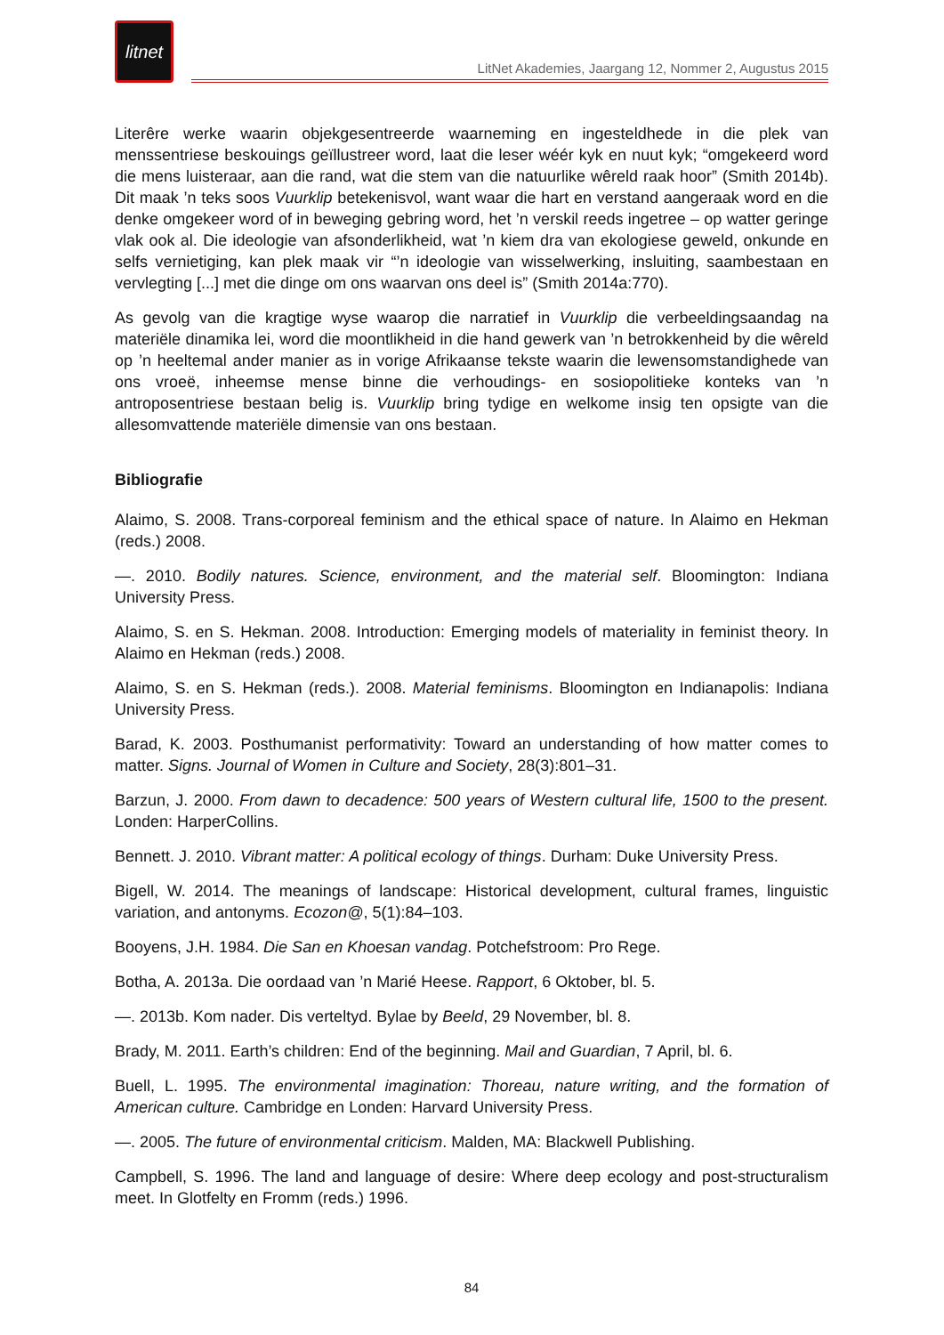litnet
LitNet Akademies, Jaargang 12, Nommer 2, Augustus 2015
Literêre werke waarin objekgesentreerde waarneming en ingesteldhede in die plek van menssentriese beskouings geïllustreer word, laat die leser wéér kyk en nuut kyk; “omgekeerd word die mens luisteraar, aan die rand, wat die stem van die natuurlike wêreld raak hoor” (Smith 2014b). Dit maak ’n teks soos Vuurklip betekenisvol, want waar die hart en verstand aangeraak word en die denke omgekeer word of in beweging gebring word, het ’n verskil reeds ingetree – op watter geringe vlak ook al. Die ideologie van afsonderlikheid, wat ’n kiem dra van ekologiese geweld, onkunde en selfs vernietiging, kan plek maak vir “’n ideologie van wisselwerking, insluiting, saambestaan en vervlegting [...] met die dinge om ons waarvan ons deel is” (Smith 2014a:770).
As gevolg van die kragtige wyse waarop die narratief in Vuurklip die verbeeldingsaandag na materiële dinamika lei, word die moontlikheid in die hand gewerk van ’n betrokkenheid by die wêreld op ’n heeltemal ander manier as in vorige Afrikaanse tekste waarin die lewensomstandighede van ons vroeë, inheemse mense binne die verhoudings- en sosiopolitieke konteks van ’n antroposentriese bestaan belig is. Vuurklip bring tydige en welkome insig ten opsigte van die allesomvattende materiële dimensie van ons bestaan.
Bibliografie
Alaimo, S. 2008. Trans-corporeal feminism and the ethical space of nature. In Alaimo en Hekman (reds.) 2008.
—. 2010. Bodily natures. Science, environment, and the material self. Bloomington: Indiana University Press.
Alaimo, S. en S. Hekman. 2008. Introduction: Emerging models of materiality in feminist theory. In Alaimo en Hekman (reds.) 2008.
Alaimo, S. en S. Hekman (reds.). 2008. Material feminisms. Bloomington en Indianapolis: Indiana University Press.
Barad, K. 2003. Posthumanist performativity: Toward an understanding of how matter comes to matter. Signs. Journal of Women in Culture and Society, 28(3):801–31.
Barzun, J. 2000. From dawn to decadence: 500 years of Western cultural life, 1500 to the present. Londen: HarperCollins.
Bennett. J. 2010. Vibrant matter: A political ecology of things. Durham: Duke University Press.
Bigell, W. 2014. The meanings of landscape: Historical development, cultural frames, linguistic variation, and antonyms. Ecozon@, 5(1):84–103.
Booyens, J.H. 1984. Die San en Khoesan vandag. Potchefstroom: Pro Rege.
Botha, A. 2013a. Die oordaad van ’n Marié Heese. Rapport, 6 Oktober, bl. 5.
—. 2013b. Kom nader. Dis verteltyd. Bylae by Beeld, 29 November, bl. 8.
Brady, M. 2011. Earth’s children: End of the beginning. Mail and Guardian, 7 April, bl. 6.
Buell, L. 1995. The environmental imagination: Thoreau, nature writing, and the formation of American culture. Cambridge en Londen: Harvard University Press.
—. 2005. The future of environmental criticism. Malden, MA: Blackwell Publishing.
Campbell, S. 1996. The land and language of desire: Where deep ecology and post-structuralism meet. In Glotfelty en Fromm (reds.) 1996.
84